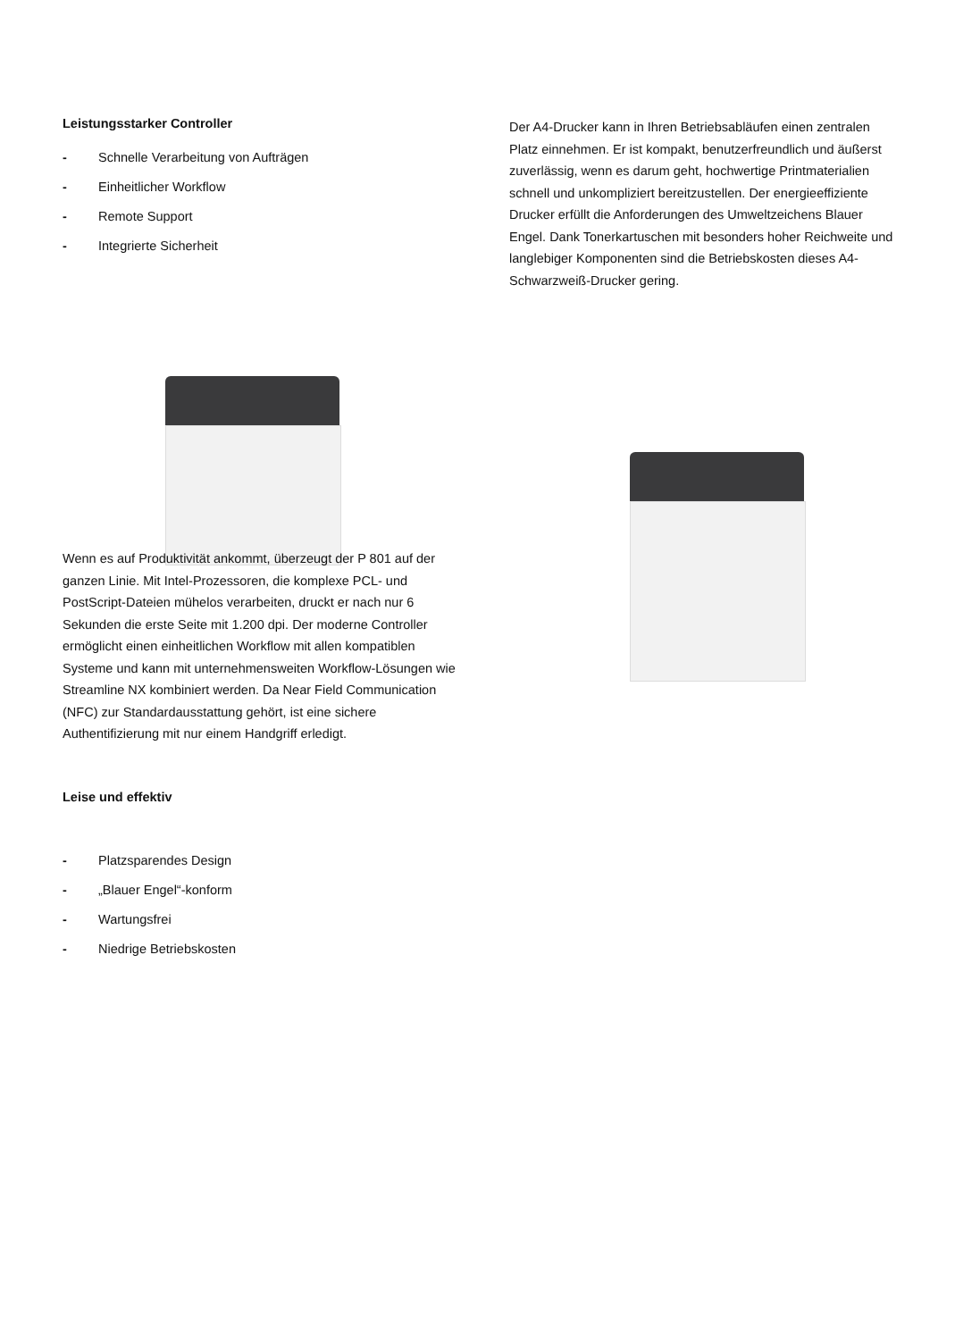Leistungsstarker Controller
- Schnelle Verarbeitung von Aufträgen
- Einheitlicher Workflow
- Remote Support
- Integrierte Sicherheit
Der A4-Drucker kann in Ihren Betriebsabläufen einen zentralen Platz einnehmen. Er ist kompakt, benutzerfreundlich und äußerst zuverlässig, wenn es darum geht, hochwertige Printmaterialien schnell und unkompliziert bereitzustellen. Der energieeffiziente Drucker erfüllt die Anforderungen des Umweltzeichens Blauer Engel. Dank Tonerkartuschen mit besonders hoher Reichweite und langlebiger Komponenten sind die Betriebskosten dieses A4-Schwarzweiß-Drucker gering.
Wenn es auf Produktivität ankommt, überzeugt der P 801 auf der ganzen Linie. Mit Intel-Prozessoren, die komplexe PCL- und PostScript-Dateien mühelos verarbeiten, druckt er nach nur 6 Sekunden die erste Seite mit 1.200 dpi. Der moderne Controller ermöglicht einen einheitlichen Workflow mit allen kompatiblen Systeme und kann mit unternehmensweiten Workflow-Lösungen wie Streamline NX kombiniert werden. Da Near Field Communication (NFC) zur Standardausstattung gehört, ist eine sichere Authentifizierung mit nur einem Handgriff erledigt.
Leise und effektiv
- Platzsparendes Design
- „Blauer Engel“-konform
- Wartungsfrei
- Niedrige Betriebskosten